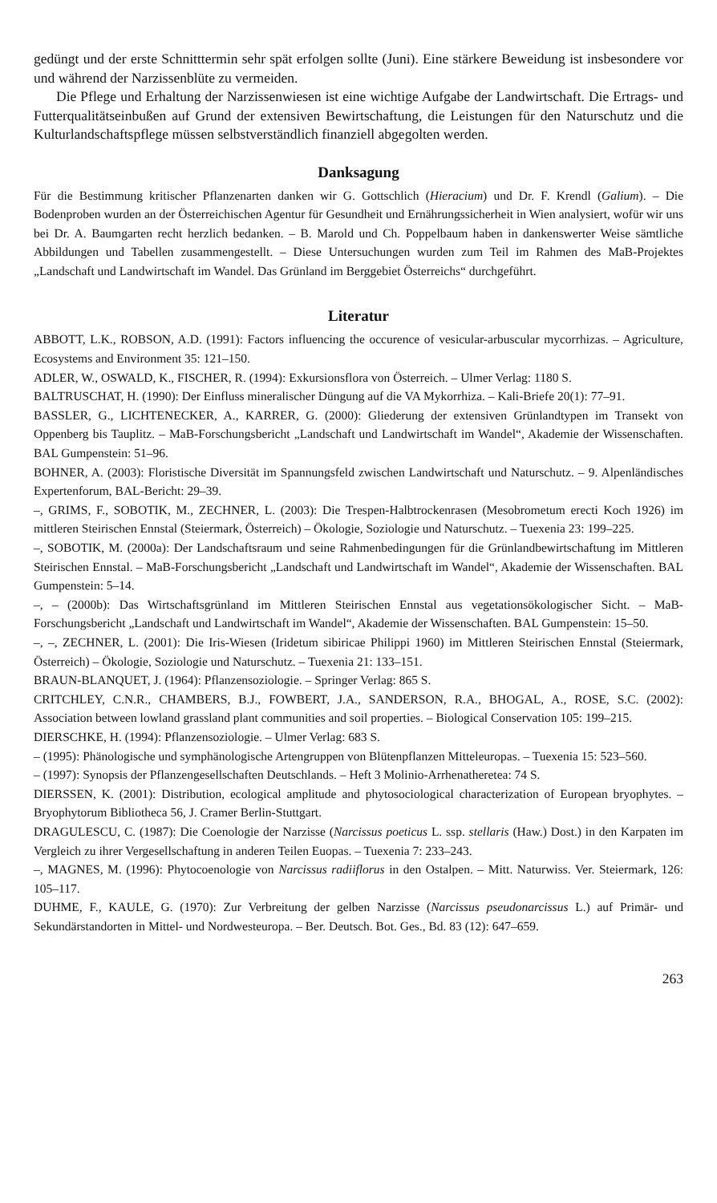gedüngt und der erste Schnitttermin sehr spät erfolgen sollte (Juni). Eine stärkere Beweidung ist insbesondere vor und während der Narzissenblüte zu vermeiden.
Die Pflege und Erhaltung der Narzissenwiesen ist eine wichtige Aufgabe der Landwirtschaft. Die Ertrags- und Futterqualitätseinbußen auf Grund der extensiven Bewirtschaftung, die Leistungen für den Naturschutz und die Kulturlandschaftspflege müssen selbstverständlich finanziell abgegolten werden.
Danksagung
Für die Bestimmung kritischer Pflanzenarten danken wir G. Gottschlich (Hieracium) und Dr. F. Krendl (Galium). – Die Bodenproben wurden an der Österreichischen Agentur für Gesundheit und Ernährungssicherheit in Wien analysiert, wofür wir uns bei Dr. A. Baumgarten recht herzlich bedanken. – B. Marold und Ch. Poppelbaum haben in dankenswerter Weise sämtliche Abbildungen und Tabellen zusammengestellt. – Diese Untersuchungen wurden zum Teil im Rahmen des MaB-Projektes „Landschaft und Landwirtschaft im Wandel. Das Grünland im Berggebiet Österreichs“ durchgeführt.
Literatur
ABBOTT, L.K., ROBSON, A.D. (1991): Factors influencing the occurence of vesicular-arbuscular mycorrhizas. – Agriculture, Ecosystems and Environment 35: 121–150.
ADLER, W., OSWALD, K., FISCHER, R. (1994): Exkursionsflora von Österreich. – Ulmer Verlag: 1180 S.
BALTRUSCHAT, H. (1990): Der Einfluss mineralischer Düngung auf die VA Mykorrhiza. – Kali-Briefe 20(1): 77–91.
BASSLER, G., LICHTENECKER, A., KARRER, G. (2000): Gliederung der extensiven Grünlandtypen im Transekt von Oppenberg bis Tauplitz. – MaB-Forschungsbericht „Landschaft und Landwirtschaft im Wandel“, Akademie der Wissenschaften. BAL Gumpenstein: 51–96.
BOHNER, A. (2003): Floristische Diversität im Spannungsfeld zwischen Landwirtschaft und Naturschutz. – 9. Alpenländisches Expertenforum, BAL-Bericht: 29–39.
–, GRIMS, F., SOBOTIK, M., ZECHNER, L. (2003): Die Trespen-Halbtrockenrasen (Mesobrometum erecti Koch 1926) im mittleren Steirischen Ennstal (Steiermark, Österreich) – Ökologie, Soziologie und Naturschutz. – Tuexenia 23: 199–225.
–, SOBOTIK, M. (2000a): Der Landschaftsraum und seine Rahmenbedingungen für die Grünlandbewirtschaftung im Mittleren Steirischen Ennstal. – MaB-Forschungsbericht „Landschaft und Landwirtschaft im Wandel“, Akademie der Wissenschaften. BAL Gumpenstein: 5–14.
–, – (2000b): Das Wirtschaftsgrünland im Mittleren Steirischen Ennstal aus vegetationsökologischer Sicht. – MaB-Forschungsbericht „Landschaft und Landwirtschaft im Wandel“, Akademie der Wissenschaften. BAL Gumpenstein: 15–50.
–, –, ZECHNER, L. (2001): Die Iris-Wiesen (Iridetum sibiricae Philippi 1960) im Mittleren Steirischen Ennstal (Steiermark, Österreich) – Ökologie, Soziologie und Naturschutz. – Tuexenia 21: 133–151.
BRAUN-BLANQUET, J. (1964): Pflanzensoziologie. – Springer Verlag: 865 S.
CRITCHLEY, C.N.R., CHAMBERS, B.J., FOWBERT, J.A., SANDERSON, R.A., BHOGAL, A., ROSE, S.C. (2002): Association between lowland grassland plant communities and soil properties. – Biological Conservation 105: 199–215.
DIERSCHKE, H. (1994): Pflanzensoziologie. – Ulmer Verlag: 683 S.
– (1995): Phänologische und symphänologische Artengruppen von Blütenpflanzen Mitteleuropas. – Tuexenia 15: 523–560.
– (1997): Synopsis der Pflanzengesellschaften Deutschlands. – Heft 3 Molinio-Arrhenatheretea: 74 S.
DIERSSEN, K. (2001): Distribution, ecological amplitude and phytosociological characterization of European bryophytes. – Bryophytorum Bibliotheca 56, J. Cramer Berlin-Stuttgart.
DRAGULESCU, C. (1987): Die Coenologie der Narzisse (Narcissus poeticus L. ssp. stellaris (Haw.) Dost.) in den Karpaten im Vergleich zu ihrer Vergesellschaftung in anderen Teilen Euopas. – Tuexenia 7: 233–243.
–, MAGNES, M. (1996): Phytocoenologie von Narcissus radiiflorus in den Ostalpen. – Mitt. Naturwiss. Ver. Steiermark, 126: 105–117.
DUHME, F., KAULE, G. (1970): Zur Verbreitung der gelben Narzisse (Narcissus pseudonarcissus L.) auf Primär- und Sekundärstandorten in Mittel- und Nordwesteuropa. – Ber. Deutsch. Bot. Ges., Bd. 83 (12): 647–659.
263